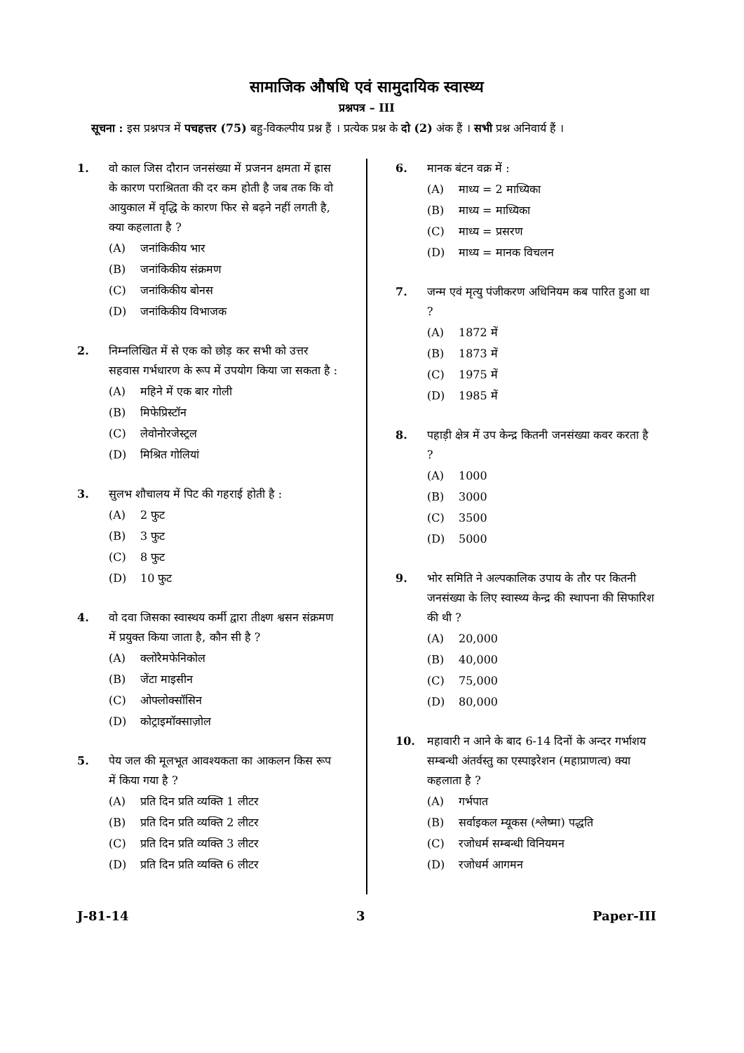सामाजिक औषधि एवं सामुदायिक स्वास्थ्य
प्रश्नपत्र – III
सूचना : इस प्रश्नपत्र में पचहत्तर (75) बहु-विकल्पीय प्रश्न हैं । प्रत्येक प्रश्न के दो (2) अंक हैं । सभी प्रश्न अनिवार्य हैं ।
1. वो काल जिस दौरान जनसंख्या में प्रजनन क्षमता में ह्रास के कारण पराश्रितता की दर कम होती है जब तक कि वो आयुकाल में वृद्धि के कारण फिर से बढ़ने नहीं लगती है, क्या कहलाता है ?
(A) जनांकिकीय भार
(B) जनांकिकीय संक्रमण
(C) जनांकिकीय बोनस
(D) जनांकिकीय विभाजक
2. निम्नलिखित में से एक को छोड़ कर सभी को उत्तर सहवास गर्भधारण के रूप में उपयोग किया जा सकता है :
(A) महिने में एक बार गोली
(B) मिफेप्रिस्टॉन
(C) लेवोनोरजेस्ट्रल
(D) मिश्रित गोलियां
3. सुलभ शौचालय में पिट की गहराई होती है :
(A) 2 फुट
(B) 3 फुट
(C) 8 फुट
(D) 10 फुट
4. वो दवा जिसका स्वास्थय कर्मी द्वारा तीक्ष्ण श्वसन संक्रमण में प्रयुक्त किया जाता है, कौन सी है ?
(A) क्लोरैमफेनिकोल
(B) जेंटा माइसीन
(C) ओफ्लोक्सॉसिन
(D) कोट्राइमॉक्साज़ोल
5. पेय जल की मूलभूत आवश्यकता का आकलन किस रूप में किया गया है ?
(A) प्रति दिन प्रति व्यक्ति 1 लीटर
(B) प्रति दिन प्रति व्यक्ति 2 लीटर
(C) प्रति दिन प्रति व्यक्ति 3 लीटर
(D) प्रति दिन प्रति व्यक्ति 6 लीटर
6. मानक बंटन वक्र में :
(A) माध्य = 2 माध्यिका
(B) माध्य = माध्यिका
(C) माध्य = प्रसरण
(D) माध्य = मानक विचलन
7. जन्म एवं मृत्यु पंजीकरण अधिनियम कब पारित हुआ था ?
(A) 1872 में
(B) 1873 में
(C) 1975 में
(D) 1985 में
8. पहाड़ी क्षेत्र में उप केन्द्र कितनी जनसंख्या कवर करता है ?
(A) 1000
(B) 3000
(C) 3500
(D) 5000
9. भोर समिति ने अल्पकालिक उपाय के तौर पर कितनी जनसंख्या के लिए स्वास्थ्य केन्द्र की स्थापना की सिफारिश की थी ?
(A) 20,000
(B) 40,000
(C) 75,000
(D) 80,000
10. महावारी न आने के बाद 6-14 दिनों के अन्दर गर्भाशय सम्बन्धी अंतर्वस्तु का एस्पाइरेशन (महाप्राणत्व) क्या कहलाता है ?
(A) गर्भपात
(B) सर्वाइकल म्यूकस (श्लेष्मा) पद्धति
(C) रजोधर्म सम्बन्धी विनियमन
(D) रजोधर्म आगमन
J-81-14 3 Paper-III